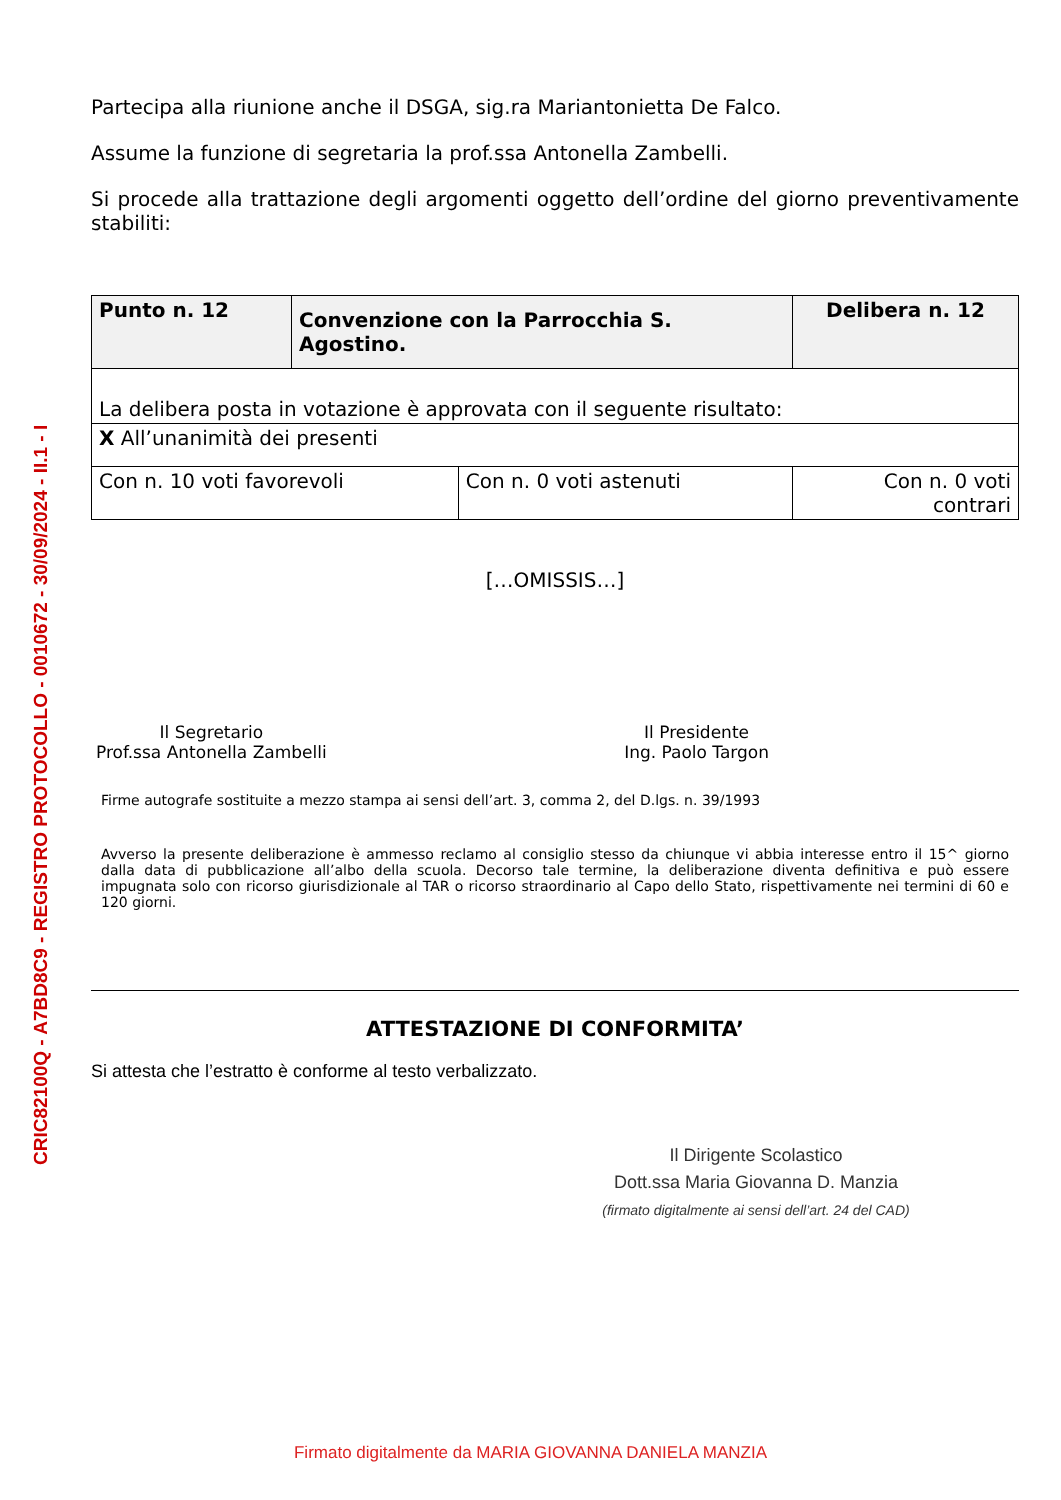CRIC82100Q - A7BD8C9 - REGISTRO PROTOCOLLO - 0010672 - 30/09/2024 - II.1 - I
Partecipa alla riunione anche il DSGA, sig.ra Mariantonietta De Falco.
Assume la funzione di segretaria la prof.ssa Antonella Zambelli.
Si procede alla trattazione degli argomenti oggetto dell’ordine del giorno preventivamente stabiliti:
| Punto n. 12 | Convenzione con la Parrocchia S. Agostino. | | Delibera n. 12 |
| La delibera posta in votazione è approvata con il seguente risultato: | | | |
| X All’unanimità dei presenti | | | |
| Con n. 10 voti favorevoli | | Con n. 0 voti astenuti | Con n. 0 voti contrari |
[…OMISSIS…]
Il Segretario
Prof.ssa Antonella Zambelli
Il Presidente
Ing. Paolo Targon
Firme autografe sostituite a mezzo stampa ai sensi dell’art. 3, comma 2, del D.lgs. n. 39/1993
Avverso la presente deliberazione è ammesso reclamo al consiglio stesso da chiunque vi abbia interesse entro il 15^ giorno dalla data di pubblicazione all’albo della scuola. Decorso tale termine, la deliberazione diventa definitiva e può essere impugnata solo con ricorso giurisdizionale al TAR o ricorso straordinario al Capo dello Stato, rispettivamente nei termini di 60 e 120 giorni.
ATTESTAZIONE DI CONFORMITA’
Si attesta che l’estratto è conforme al testo verbalizzato.
Il Dirigente Scolastico
Dott.ssa Maria Giovanna D. Manzia
(firmato digitalmente ai sensi dell’art. 24 del CAD)
Firmato digitalmente da MARIA GIOVANNA DANIELA MANZIA